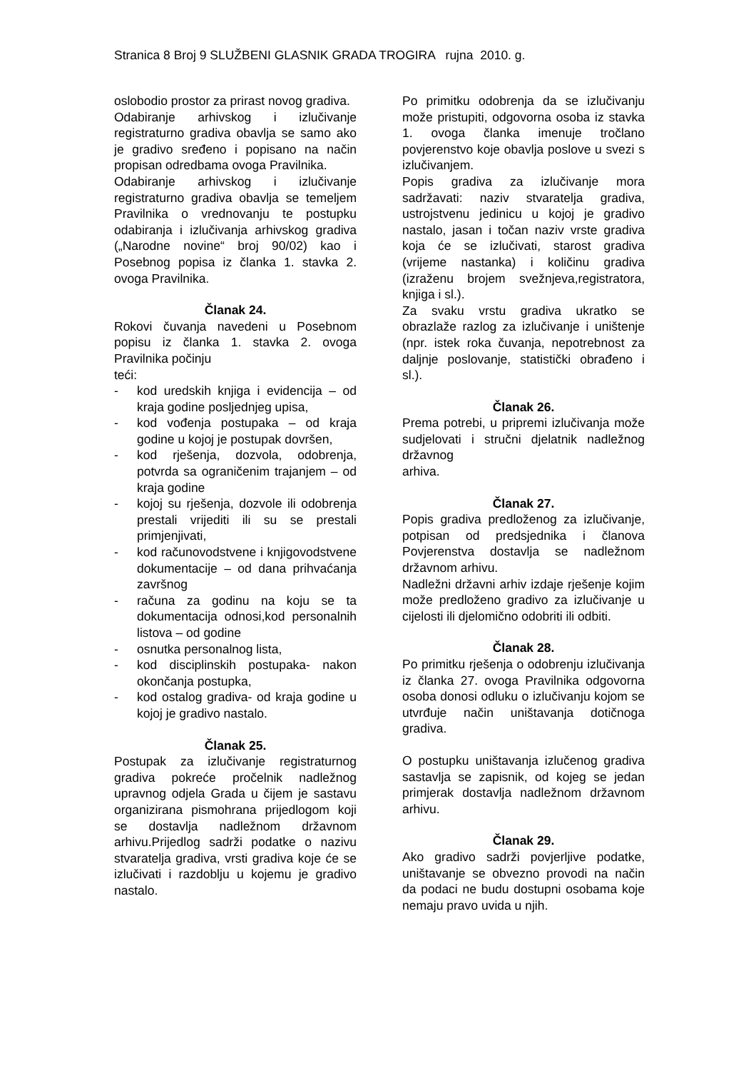Stranica 8 Broj 9 SLUŽBENI GLASNIK GRADA TROGIRA rujna 2010. g.
oslobodio prostor za prirast novog gradiva.
Odabiranje arhivskog i izlučivanje registraturno gradiva obavlja se samo ako je gradivo sređeno i popisano na način propisan odredbama ovoga Pravilnika.
Odabiranje arhivskog i izlučivanje registraturno gradiva obavlja se temeljem Pravilnika o vrednovanju te postupku odabiranja i izlučivanja arhivskog gradiva („Narodne novine“ broj 90/02) kao i Posebnog popisa iz članka 1. stavka 2. ovoga Pravilnika.
Članak 24.
Rokovi čuvanja navedeni u Posebnom popisu iz članka 1. stavka 2. ovoga Pravilnika počinju
teći:
- kod uredskih knjiga i evidencija – od kraja godine posljednjeg upisa,
- kod vođenja postupaka – od kraja godine u kojoj je postupak dovršen,
- kod rješenja, dozvola, odobrenja, potvrda sa ograničenim trajanjem – od kraja godine
- kojoj su rješenja, dozvole ili odobrenja prestali vrijediti ili su se prestali primjenjivati,
- kod računovodstvene i knjigovodstvene dokumentacije – od dana prihvaćanja završnog
- računa za godinu na koju se ta dokumentacija odnosi,kod personalnih listova – od godine
- osnutka personalnog lista,
- kod disciplinskih postupaka- nakon okončanja postupka,
- kod ostalog gradiva- od kraja godine u kojoj je gradivo nastalo.
Članak 25.
Postupak za izlučivanje registraturnog gradiva pokreće pročelnik nadležnog upravnog odjela Grada u čijem je sastavu organizirana pismohrana prijedlogom koji se dostavlja nadležnom državnom arhivu.Prijedlog sadrži podatke o nazivu stvaratelja gradiva, vrsti gradiva koje će se izlučivati i razdoblju u kojemu je gradivo nastalo.
Po primitku odobrenja da se izlučivanju može pristupiti, odgovorna osoba iz stavka 1. ovoga članka imenuje tročlano povjerenstvo koje obavlja poslove u svezi s izlučivanjem.
Popis gradiva za izlučivanje mora sadržavati: naziv stvaratelja gradiva, ustrojstvenu jedinicu u kojoj je gradivo nastalo, jasan i točan naziv vrste gradiva koja će se izlučivati, starost gradiva (vrijeme nastanka) i količinu gradiva (izraženu brojem svežnjeva,registratora, knjiga i sl.).
Za svaku vrstu gradiva ukratko se obrazlaže razlog za izlučivanje i uništenje (npr. istek roka čuvanja, nepotrebnost za daljnje poslovanje, statistički obrađeno i sl.).
Članak 26.
Prema potrebi, u pripremi izlučivanja može sudjelovati i stručni djelatnik nadležnog državnog
arhiva.
Članak 27.
Popis gradiva predloženog za izlučivanje, potpisan od predsjednika i članova Povjerenstva dostavlja se nadležnom državnom arhivu.
Nadležni državni arhiv izdaje rješenje kojim može predloženo gradivo za izlučivanje u cijelosti ili djelomično odobriti ili odbiti.
Članak 28.
Po primitku rješenja o odobrenju izlučivanja iz članka 27. ovoga Pravilnika odgovorna osoba donosi odluku o izlučivanju kojom se utvrđuje način uništavanja dotičnoga gradiva.
O postupku uništavanja izlučenog gradiva sastavlja se zapisnik, od kojeg se jedan primjerak dostavlja nadležnom državnom arhivu.
Članak 29.
Ako gradivo sadrži povjerljive podatke, uništavanje se obvezno provodi na način da podaci ne budu dostupni osobama koje nemaju pravo uvida u njih.